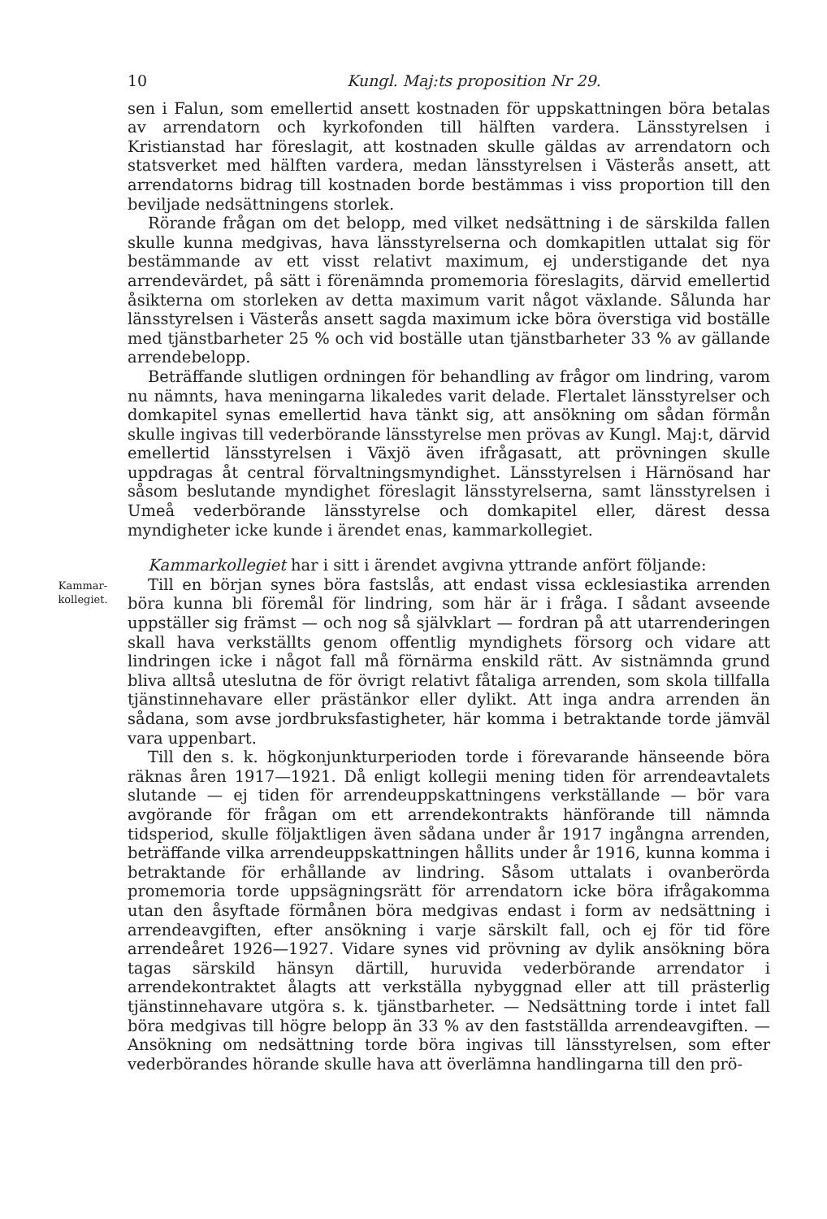10 Kungl. Maj:ts proposition Nr 29.
sen i Falun, som emellertid ansett kostnaden för uppskattningen böra betalas av arrendatorn och kyrkofonden till hälften vardera. Länsstyrelsen i Kristianstad har föreslagit, att kostnaden skulle gäldas av arrendatorn och statsverket med hälften vardera, medan länsstyrelsen i Västerås ansett, att arrendatorns bidrag till kostnaden borde bestämmas i viss proportion till den beviljade nedsättningens storlek.
Rörande frågan om det belopp, med vilket nedsättning i de särskilda fallen skulle kunna medgivas, hava länsstyrelserna och domkapitlen uttalat sig för bestämmande av ett visst relativt maximum, ej understigande det nya arrendevärdet, på sätt i förenämnda promemoria föreslagits, därvid emellertid åsikterna om storleken av detta maximum varit något växlande. Sålunda har länsstyrelsen i Västerås ansett sagda maximum icke böra överstiga vid boställe med tjänstbarheter 25 % och vid boställe utan tjänstbarheter 33 % av gällande arrendebelopp.
Beträffande slutligen ordningen för behandling av frågor om lindring, varom nu nämnts, hava meningarna likaledes varit delade. Flertalet länsstyrelser och domkapitel synas emellertid hava tänkt sig, att ansökning om sådan förmån skulle ingivas till vederbörande länsstyrelse men prövas av Kungl. Maj:t, därvid emellertid länsstyrelsen i Växjö även ifrågasatt, att prövningen skulle uppdragas åt central förvaltningsmyndighet. Länsstyrelsen i Härnösand har såsom beslutande myndighet föreslagit länsstyrelserna, samt länsstyrelsen i Umeå vederbörande länsstyrelse och domkapitel eller, därest dessa myndigheter icke kunde i ärendet enas, kammarkollegiet.
Kammarkollegiet har i sitt i ärendet avgivna yttrande anfört följande:
Kammar-
kollegiet.
Till en början synes böra fastslås, att endast vissa ecklesiastika arrenden böra kunna bli föremål för lindring, som här är i fråga. I sådant avseende uppställer sig främst — och nog så självklart — fordran på att utarrenderingen skall hava verkställts genom offentlig myndighets försorg och vidare att lindringen icke i något fall må förnärma enskild rätt. Av sistnämnda grund bliva alltså uteslutna de för övrigt relativt fåtaliga arrenden, som skola tillfalla tjänstinnehavare eller prästänkor eller dylikt. Att inga andra arrenden än sådana, som avse jordbruksfastigheter, här komma i betraktande torde jämväl vara uppenbart.
Till den s. k. högkonjunkturperioden torde i förevarande hänseende böra räknas åren 1917—1921. Då enligt kollegii mening tiden för arrendeavtalets slutande — ej tiden för arrendeuppskattningens verkställande — bör vara avgörande för frågan om ett arrendekontrakts hänförande till nämnda tidsperiod, skulle följaktligen även sådana under år 1917 ingångna arrenden, beträffande vilka arrendeuppskattningen hållits under år 1916, kunna komma i betraktande för erhållande av lindring. Såsom uttalats i ovanberörda promemoria torde uppsägningsrätt för arrendatorn icke böra ifrågakomma utan den åsyftade förmånen böra medgivas endast i form av nedsättning i arrendeavgiften, efter ansökning i varje särskilt fall, och ej för tid före arrendeåret 1926—1927. Vidare synes vid prövning av dylik ansökning böra tagas särskild hänsyn därtill, huruvida vederbörande arrendator i arrendekontraktet ålagts att verkställa nybyggnad eller att till prästerlig tjänstinnehavare utgöra s. k. tjänstbarheter. — Nedsättning torde i intet fall böra medgivas till högre belopp än 33 % av den fastställda arrendeavgiften. — Ansökning om nedsättning torde böra ingivas till länsstyrelsen, som efter vederbörandes hörande skulle hava att överlämna handlingarna till den prö-